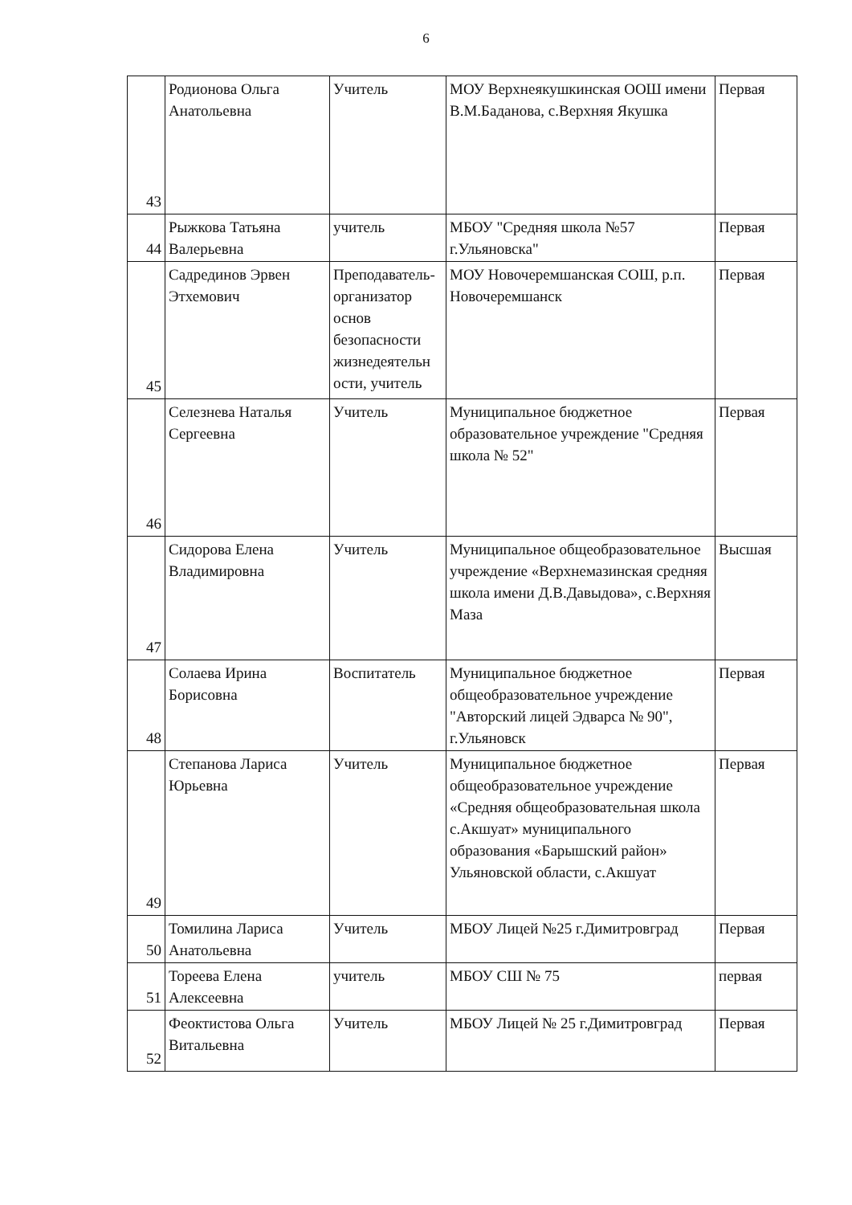6
| 43 | Родионова Ольга Анатольевна | Учитель | МОУ Верхнеякушкинская ООШ имени В.М.Баданова, с.Верхняя Якушка | Первая |
| 44 | Рыжкова Татьяна Валерьевна | учитель | МБОУ "Средняя школа №57 г.Ульяновска" | Первая |
| 45 | Садрединов Эрвен Этхемович | Преподаватель-организатор основ безопасности жизнедеятельн ости, учитель | МОУ Новочеремшанская СОШ, р.п. Новочеремшанск | Первая |
| 46 | Селезнева Наталья Сергеевна | Учитель | Муниципальное бюджетное образовательное учреждение "Средняя школа № 52" | Первая |
| 47 | Сидорова Елена Владимировна | Учитель | Муниципальное общеобразовательное учреждение «Верхнемазинская средняя школа имени Д.В.Давыдова», с.Верхняя Маза | Высшая |
| 48 | Солаева Ирина Борисовна | Воспитатель | Муниципальное бюджетное общеобразовательное учреждение "Авторский лицей Эдварса № 90", г.Ульяновск | Первая |
| 49 | Степанова Лариса Юрьевна | Учитель | Муниципальное бюджетное общеобразовательное учреждение «Средняя общеобразовательная школа с.Акшуат» муниципального образования «Барышский район» Ульяновской области, с.Акшуат | Первая |
| 50 | Томилина Лариса Анатольевна | Учитель | МБОУ Лицей №25 г.Димитровград | Первая |
| 51 | Тореева Елена Алексеевна | учитель | МБОУ СШ № 75 | первая |
| 52 | Феоктистова Ольга Витальевна | Учитель | МБОУ Лицей № 25 г.Димитровград | Первая |